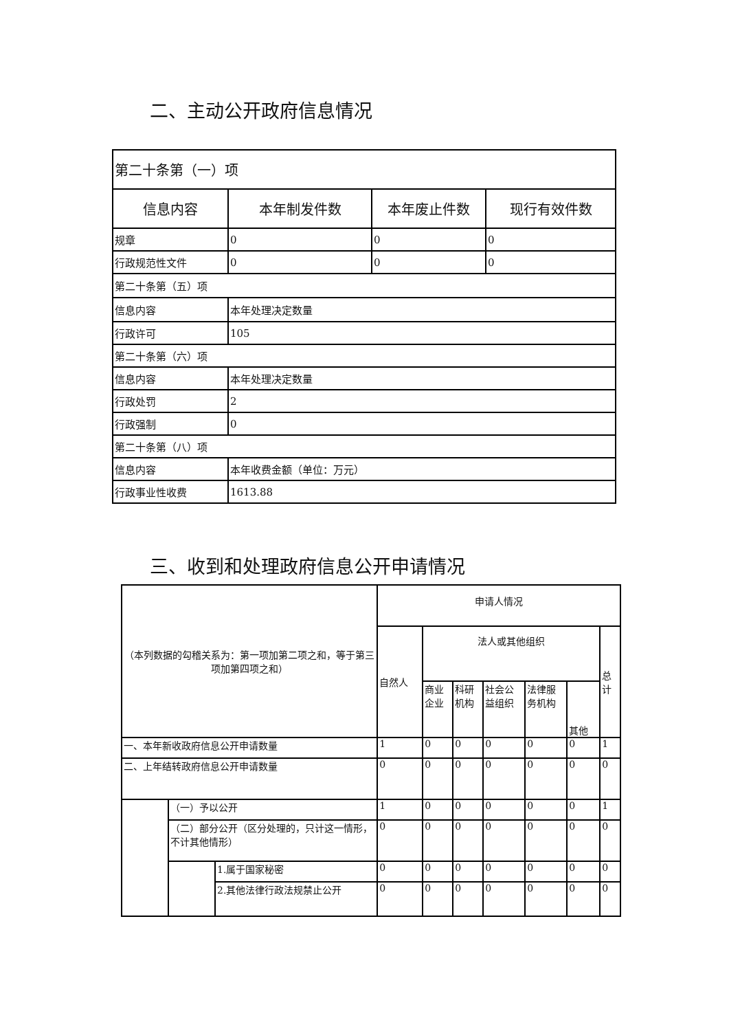二、主动公开政府信息情况
| 第二十条第（一）项 | | | |
| 信息内容 | 本年制发件数 | 本年废止件数 | 现行有效件数 |
| 规章 | 0 | 0 | 0 |
| 行政规范性文件 | 0 | 0 | 0 |
| 第二十条第（五）项 | | | |
| 信息内容 | 本年处理决定数量 | | |
| 行政许可 | 105 | | |
| 第二十条第（六）项 | | | |
| 信息内容 | 本年处理决定数量 | | |
| 行政处罚 | 2 | | |
| 行政强制 | 0 | | |
| 第二十条第（八）项 | | | |
| 信息内容 | 本年收费金额（单位：万元） | | |
| 行政事业性收费 | 1613.88 | | |
三、收到和处理政府信息公开申请情况
| （本列数据的勾稽关系为：第一项加第二项之和，等于第三项加第四项之和） | | | 申请人情况 | | | | | | |
| | | | 自然人 | 法人或其他组织 | | | | | 总计 |
| | | | | 商业企业 | 科研机构 | 社会公益组织 | 法律服务机构 | 其他 | |
| 一、本年新收政府信息公开申请数量 | | | 1 | 0 | 0 | 0 | 0 | 0 | 1 |
| 二、上年结转政府信息公开申请数量 | | | 0 | 0 | 0 | 0 | 0 | 0 | 0 |
| | （一）予以公开 | | 1 | 0 | 0 | 0 | 0 | 0 | 1 |
| | （二）部分公开（区分处理的，只计这一情形，不计其他情形） | | 0 | 0 | 0 | 0 | 0 | 0 | 0 |
| | | 1.属于国家秘密 | 0 | 0 | 0 | 0 | 0 | 0 | 0 |
| | | 2.其他法律行政法规禁止公开 | 0 | 0 | 0 | 0 | 0 | 0 | 0 |